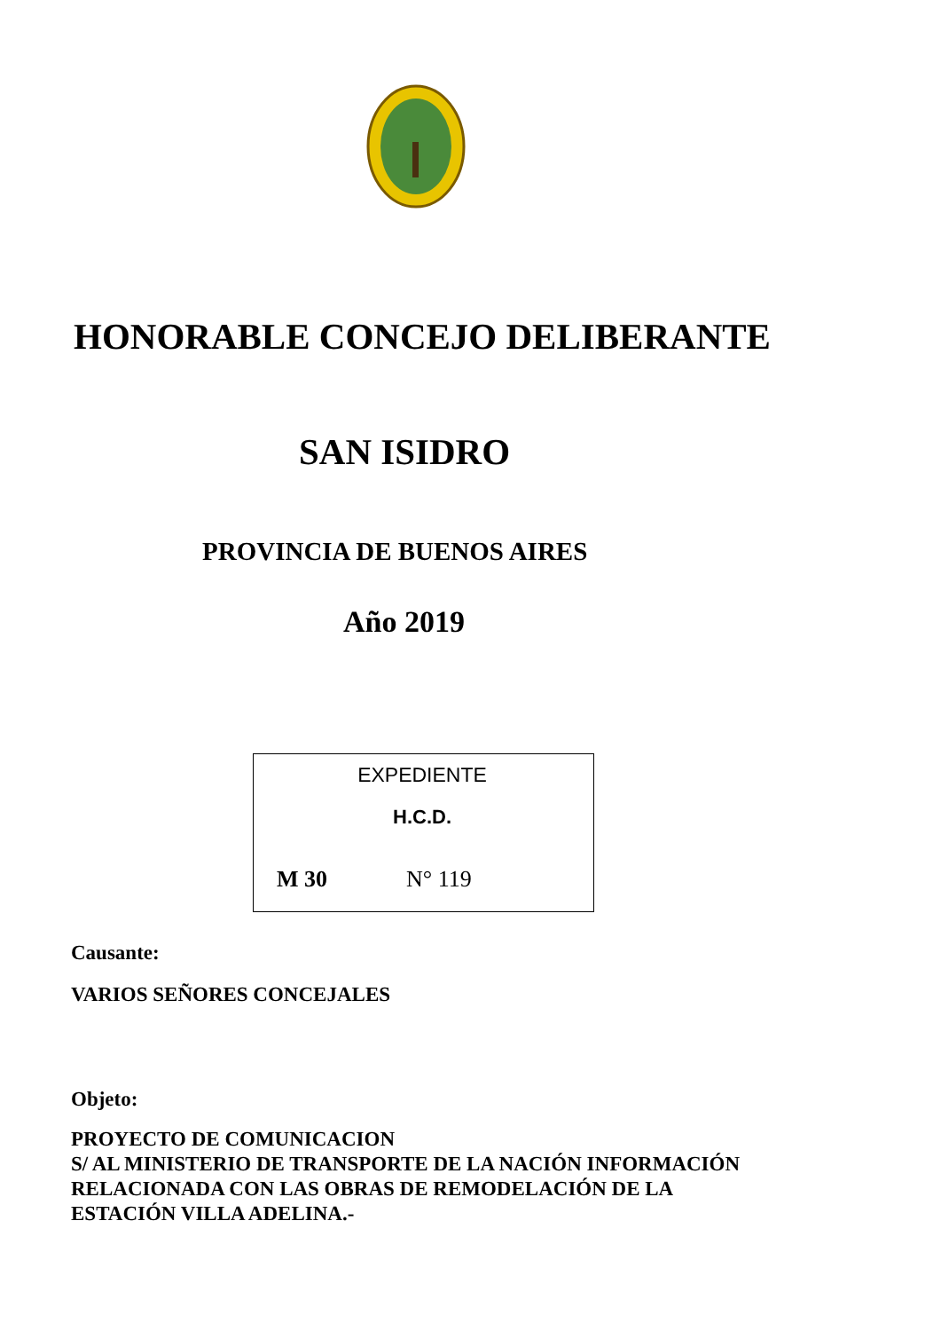HONORABLE CONCEJO DELIBERANTE
SAN ISIDRO
PROVINCIA DE BUENOS AIRES
Año 2019
EXPEDIENTE
H.C.D.
M 30 N° 119
Causante:
VARIOS SEÑORES CONCEJALES
Objeto:
PROYECTO DE COMUNICACION
S/ AL MINISTERIO DE TRANSPORTE DE LA NACIÓN INFORMACIÓN
RELACIONADA CON LAS OBRAS DE REMODELACIÓN DE LA
ESTACIÓN VILLA ADELINA.-